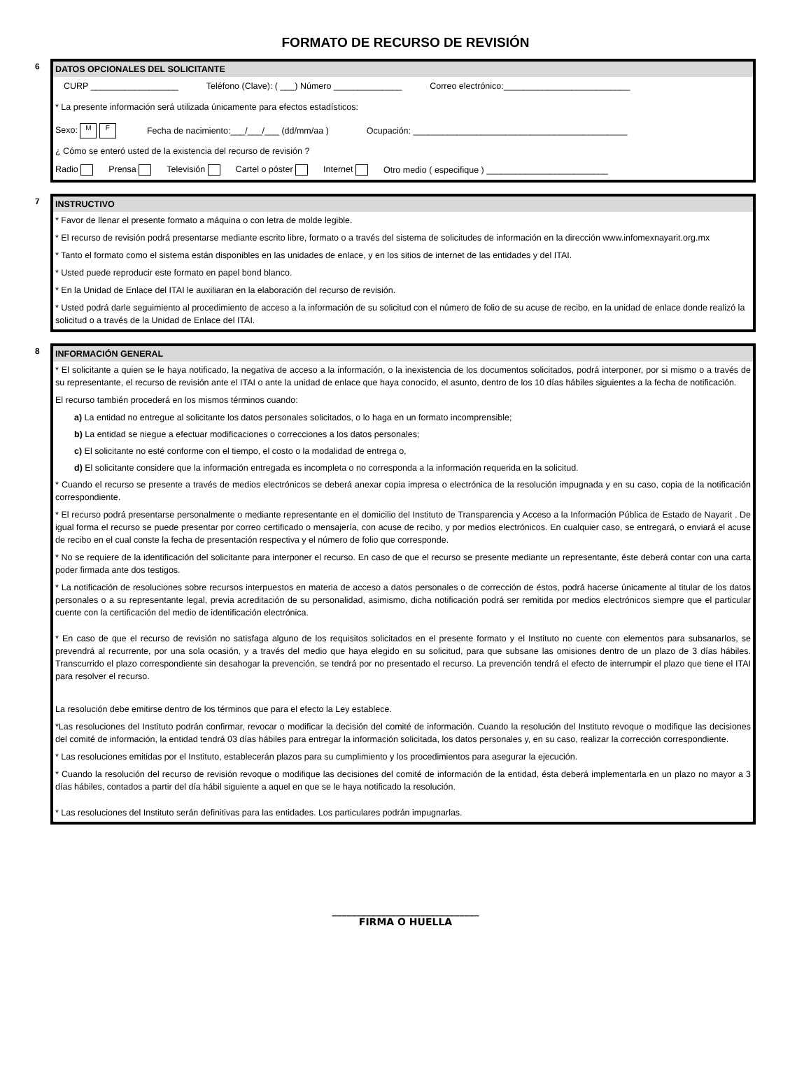FORMATO DE RECURSO DE REVISIÓN
6 DATOS OPCIONALES DEL SOLICITANTE
CURP __________________ Teléfono (Clave): ( ___) Número ______________ Correo electrónico:__________________________
* La presente información será utilizada únicamente para efectos estadísticos:
Sexo: M F Fecha de nacimiento:___/___/___ (dd/mm/aa ) Ocupación: ____________________________________________
¿ Cómo se enteró usted de la existencia del recurso de revisión ?
Radio Prensa Televisión Cartel o póster Internet Otro medio ( especifique ) _________________________
7 INSTRUCTIVO
* Favor de llenar el presente formato a máquina o con letra de molde legible.
* El recurso de revisión podrá presentarse mediante escrito libre, formato o a través del sistema de solicitudes de información en la dirección www.infomexnayarit.org.mx
* Tanto el formato como el sistema están disponibles en las unidades de enlace, y en los sitios de internet de las entidades y del ITAI.
* Usted puede reproducir este formato en papel bond blanco.
* En la Unidad de Enlace del ITAI le auxiliaran en la elaboración del recurso de revisión.
* Usted podrá darle seguimiento al procedimiento de acceso a la información de su solicitud con el número de folio de su acuse de recibo, en la unidad de enlace donde realizó la solicitud o a través de la Unidad de Enlace del ITAI.
8 INFORMACIÓN GENERAL
* El solicitante a quien se le haya notificado, la negativa de acceso a la información, o la inexistencia de los documentos solicitados, podrá interponer, por si mismo o a través de su representante, el recurso de revisión ante el ITAI o ante la unidad de enlace que haya conocido, el asunto, dentro de los 10 días hábiles siguientes a la fecha de notificación.
El recurso también procederá en los mismos términos cuando:
a) La entidad no entregue al solicitante los datos personales solicitados, o lo haga en un formato incomprensible;
b) La entidad se niegue a efectuar modificaciones o correcciones a los datos personales;
c) El solicitante no esté conforme con el tiempo, el costo o la modalidad de entrega o,
d) El solicitante considere que la información entregada es incompleta o no corresponda a la información requerida en la solicitud.
* Cuando el recurso se presente a través de medios electrónicos se deberá anexar copia impresa o electrónica de la resolución impugnada y en su caso, copia de la notificación correspondiente.
* El recurso podrá presentarse personalmente o mediante representante en el domicilio del Instituto de Transparencia y Acceso a la Información Pública de Estado de Nayarit . De igual forma el recurso se puede presentar por correo certificado o mensajería, con acuse de recibo, y por medios electrónicos. En cualquier caso, se entregará, o enviará el acuse de recibo en el cual conste la fecha de presentación respectiva y el número de folio que corresponde.
* No se requiere de la identificación del solicitante para interponer el recurso. En caso de que el recurso se presente mediante un representante, éste deberá contar con una carta poder firmada ante dos testigos.
* La notificación de resoluciones sobre recursos interpuestos en materia de acceso a datos personales o de corrección de éstos, podrá hacerse únicamente al titular de los datos personales o a su representante legal, previa acreditación de su personalidad, asimismo, dicha notificación podrá ser remitida por medios electrónicos siempre que el particular cuente con la certificación del medio de identificación electrónica.
* En caso de que el recurso de revisión no satisfaga alguno de los requisitos solicitados en el presente formato y el Instituto no cuente con elementos para subsanarlos, se prevendrá al recurrente, por una sola ocasión, y a través del medio que haya elegido en su solicitud, para que subsane las omisiones dentro de un plazo de 3 días hábiles. Transcurrido el plazo correspondiente sin desahogar la prevención, se tendrá por no presentado el recurso. La prevención tendrá el efecto de interrumpir el plazo que tiene el ITAI para resolver el recurso.
La resolución debe emitirse dentro de los términos que para el efecto la Ley establece.
*Las resoluciones del Instituto podrán confirmar, revocar o modificar la decisión del comité de información. Cuando la resolución del Instituto revoque o modifique las decisiones del comité de información, la entidad tendrá 03 días hábiles para entregar la información solicitada, los datos personales y, en su caso, realizar la corrección correspondiente.
* Las resoluciones emitidas por el Instituto, establecerán plazos para su cumplimiento y los procedimientos para asegurar la ejecución.
* Cuando la resolución del recurso de revisión revoque o modifique las decisiones del comité de información de la entidad, ésta deberá implementarla en un plazo no mayor a 3 días hábiles, contados a partir del día hábil siguiente a aquel en que se le haya notificado la resolución.
* Las resoluciones del Instituto serán definitivas para las entidades. Los particulares podrán impugnarlas.
______________________________
FIRMA O HUELLA